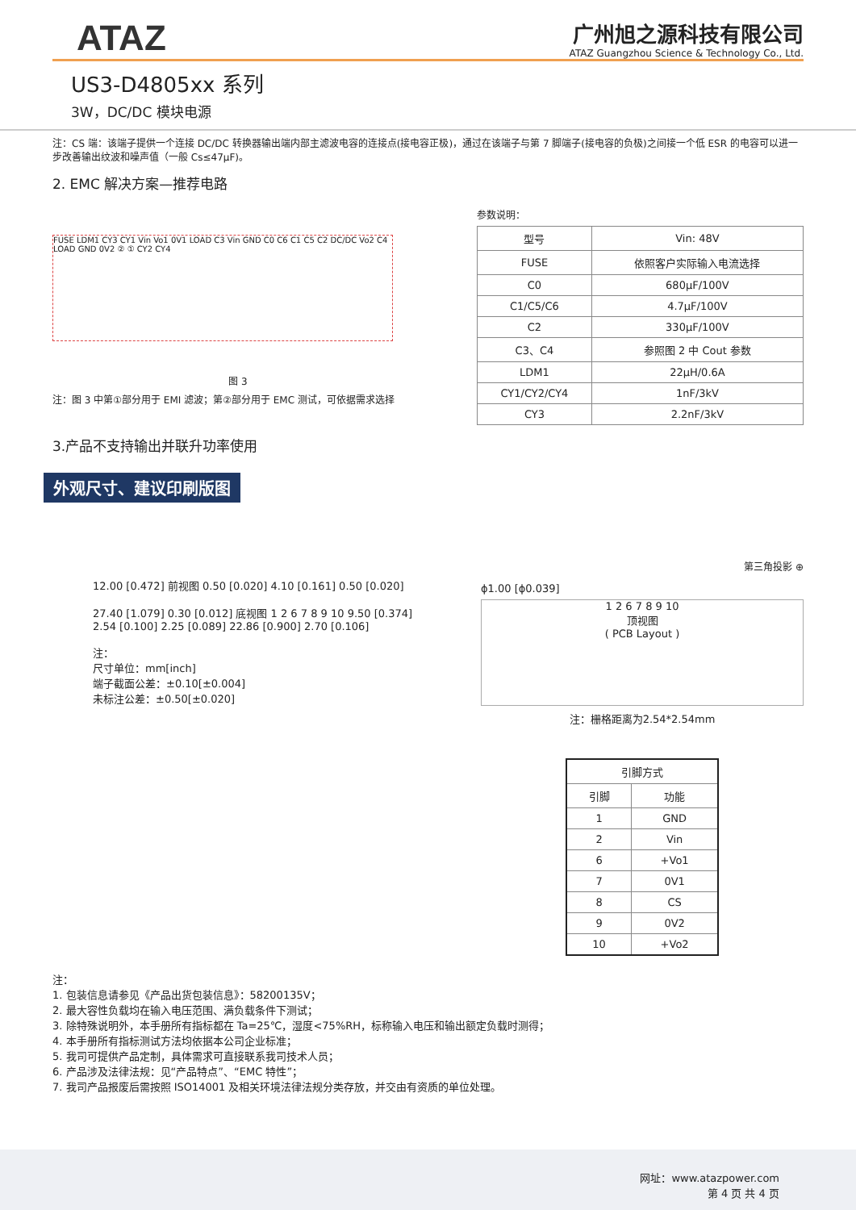ATAZ
广州旭之源科技有限公司
ATAZ Guangzhou Science & Technology Co., Ltd.
US3-D4805xx 系列
3W，DC/DC 模块电源
注：CS 端：该端子提供一个连接 DC/DC 转换器输出端内部主滤波电容的连接点(接电容正极)，通过在该端子与第 7 脚端子(接电容的负极)之间接一个低 ESR 的电容可以进一步改善输出纹波和噪声值（一般 Cs≤47μF)。
2. EMC 解决方案—推荐电路
FUSE LDM1 CY3 CY1 Vin Vo1 0V1 LOAD C3 Vin GND C0 C6 C1 C5 C2 DC/DC Vo2 C4 LOAD GND 0V2 ② ① CY2 CY4
图 3
注：图 3 中第①部分用于 EMI 滤波；第②部分用于 EMC 测试，可依据需求选择
参数说明：
| 型号 | Vin: 48V |
| FUSE | 依照客户实际输入电流选择 |
| C0 | 680µF/100V |
| C1/C5/C6 | 4.7µF/100V |
| C2 | 330µF/100V |
| C3、C4 | 参照图 2 中 Cout 参数 |
| LDM1 | 22µH/0.6A |
| CY1/CY2/CY4 | 1nF/3kV |
| CY3 | 2.2nF/3kV |
3.产品不支持输出并联升功率使用
外观尺寸、建议印刷版图
第三角投影 ⊕
12.00 [0.472] 前视图 0.50 [0.020] 4.10 [0.161] 0.50 [0.020]
27.40 [1.079] 0.30 [0.012] 底视图 1 2 6 7 8 9 10 9.50 [0.374] 2.54 [0.100] 2.25 [0.089] 22.86 [0.900] 2.70 [0.106]
注：
尺寸单位：mm[inch]
端子截面公差：±0.10[±0.004]
未标注公差：±0.50[±0.020]
ϕ1.00 [ϕ0.039]
1 2 6 7 8 9 10
顶视图
( PCB Layout )
注：栅格距离为2.54*2.54mm
| 引脚方式 | |
| --- | --- |
| 引脚 | 功能 |
| 1 | GND |
| 2 | Vin |
| 6 | +Vo1 |
| 7 | 0V1 |
| 8 | CS |
| 9 | 0V2 |
| 10 | +Vo2 |
注：
1. 包装信息请参见《产品出货包装信息》：58200135V；
2. 最大容性负载均在输入电压范围、满负载条件下测试；
3. 除特殊说明外，本手册所有指标都在 Ta=25℃，湿度<75%RH，标称输入电压和输出额定负载时测得；
4. 本手册所有指标测试方法均依据本公司企业标准；
5. 我司可提供产品定制，具体需求可直接联系我司技术人员；
6. 产品涉及法律法规：见“产品特点”、“EMC 特性”；
7. 我司产品报废后需按照 ISO14001 及相关环境法律法规分类存放，并交由有资质的单位处理。
网址：www.atazpower.com
第 4 页 共 4 页